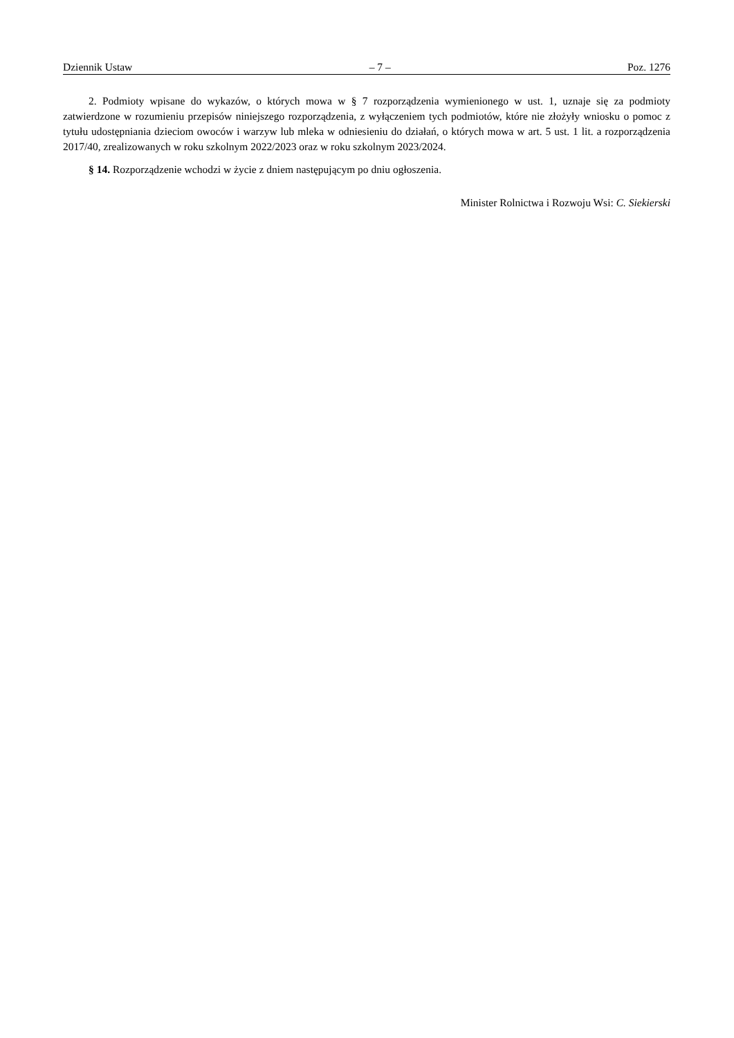Dziennik Ustaw – 7 – Poz. 1276
2. Podmioty wpisane do wykazów, o których mowa w § 7 rozporządzenia wymienionego w ust. 1, uznaje się za podmioty zatwierdzone w rozumieniu przepisów niniejszego rozporządzenia, z wyłączeniem tych podmiotów, które nie złożyły wniosku o pomoc z tytułu udostępniania dzieciom owoców i warzyw lub mleka w odniesieniu do działań, o których mowa w art. 5 ust. 1 lit. a rozporządzenia 2017/40, zrealizowanych w roku szkolnym 2022/2023 oraz w roku szkolnym 2023/2024.
§ 14. Rozporządzenie wchodzi w życie z dniem następującym po dniu ogłoszenia.
Minister Rolnictwa i Rozwoju Wsi: C. Siekierski